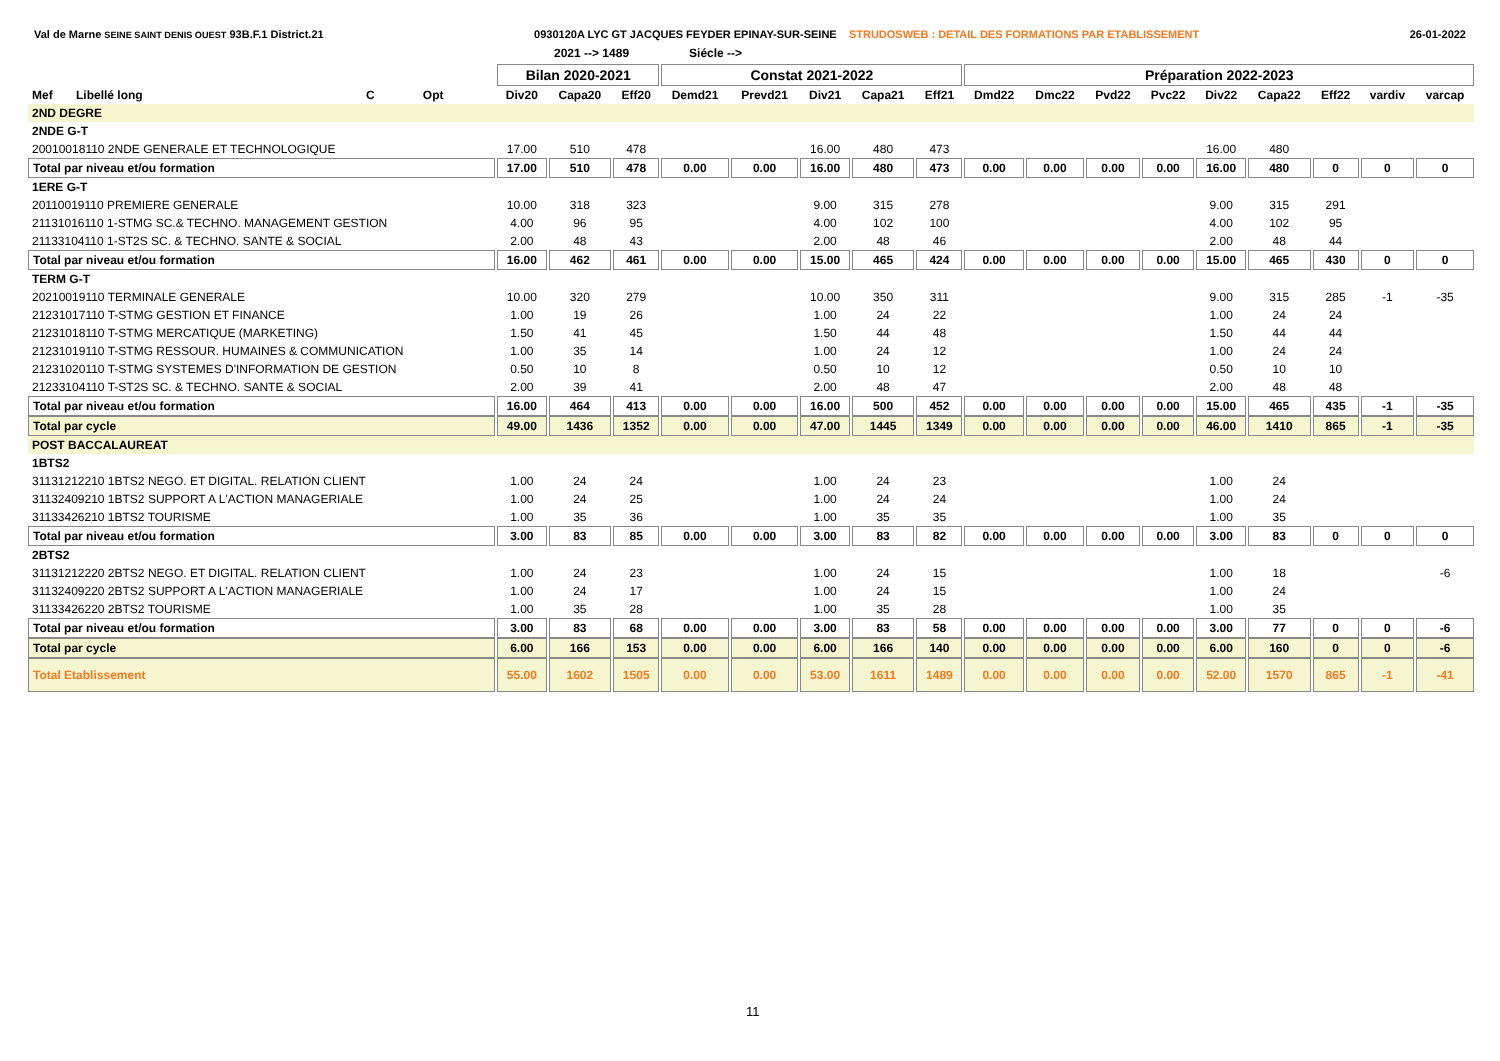Val de Marne SEINE SAINT DENIS OUEST 93B.F.1 District.21 0930120A LYC GT JACQUES FEYDER EPINAY-SUR-SEINE STRUDOSWEB : DETAIL DES FORMATIONS PAR ETABLISSEMENT 26-01-2022
2021 --> 1489 Siécle -->
| | | | | Bilan 2020-2021 | | | Constat 2021-2022 | | | | | Préparation 2022-2023 | | | | | | | | |
| --- | --- | --- | --- | --- | --- | --- | --- | --- | --- | --- | --- | --- | --- | --- | --- | --- | --- | --- | --- | --- |
| Mef Libellé long | C | Opt | | Div20 | Capa20 | Eff20 | Demd21 | Prevd21 | Div21 | Capa21 | Eff21 | Dmd22 | Dmc22 | Pvd22 | Pvc22 | Div22 | Capa22 | Eff22 | vardiv | varcap |
| 2ND DEGRE | | | | | | | | | | | | | | | | | | | | |
| 2NDE G-T | | | | | | | | | | | | | | | | | | | | |
| 20010018110 2NDE GENERALE ET TECHNOLOGIQUE | | | | 17.00 | 510 | 478 | | | 16.00 | 480 | 473 | | | | | 16.00 | 480 | | | |
| Total par niveau et/ou formation | | | | 17.00 | 510 | 478 | 0.00 | 0.00 | 16.00 | 480 | 473 | 0.00 | 0.00 | 0.00 | 0.00 | 16.00 | 480 | 0 | 0 | 0 |
| 1ERE G-T | | | | | | | | | | | | | | | | | | | | |
| 20110019110 PREMIERE GENERALE | | | | 10.00 | 318 | 323 | | | 9.00 | 315 | 278 | | | | | 9.00 | 315 | 291 | | |
| 21131016110 1-STMG SC.& TECHNO. MANAGEMENT GESTION | | | | 4.00 | 96 | 95 | | | 4.00 | 102 | 100 | | | | | 4.00 | 102 | 95 | | |
| 21133104110 1-ST2S SC. & TECHNO. SANTE & SOCIAL | | | | 2.00 | 48 | 43 | | | 2.00 | 48 | 46 | | | | | 2.00 | 48 | 44 | | |
| Total par niveau et/ou formation | | | | 16.00 | 462 | 461 | 0.00 | 0.00 | 15.00 | 465 | 424 | 0.00 | 0.00 | 0.00 | 0.00 | 15.00 | 465 | 430 | 0 | 0 |
| TERM G-T | | | | | | | | | | | | | | | | | | | | |
| 20210019110 TERMINALE GENERALE | | | | 10.00 | 320 | 279 | | | 10.00 | 350 | 311 | | | | | 9.00 | 315 | 285 | -1 | -35 |
| 21231017110 T-STMG GESTION ET FINANCE | | | | 1.00 | 19 | 26 | | | 1.00 | 24 | 22 | | | | | 1.00 | 24 | 24 | | |
| 21231018110 T-STMG MERCATIQUE (MARKETING) | | | | 1.50 | 41 | 45 | | | 1.50 | 44 | 48 | | | | | 1.50 | 44 | 44 | | |
| 21231019110 T-STMG RESSOUR. HUMAINES & COMMUNICATION | | | | 1.00 | 35 | 14 | | | 1.00 | 24 | 12 | | | | | 1.00 | 24 | 24 | | |
| 21231020110 T-STMG SYSTEMES D'INFORMATION DE GESTION | | | | 0.50 | 10 | 8 | | | 0.50 | 10 | 12 | | | | | 0.50 | 10 | 10 | | |
| 21233104110 T-ST2S SC. & TECHNO. SANTE & SOCIAL | | | | 2.00 | 39 | 41 | | | 2.00 | 48 | 47 | | | | | 2.00 | 48 | 48 | | |
| Total par niveau et/ou formation | | | | 16.00 | 464 | 413 | 0.00 | 0.00 | 16.00 | 500 | 452 | 0.00 | 0.00 | 0.00 | 0.00 | 15.00 | 465 | 435 | -1 | -35 |
| Total par cycle | | | | 49.00 | 1436 | 1352 | 0.00 | 0.00 | 47.00 | 1445 | 1349 | 0.00 | 0.00 | 0.00 | 0.00 | 46.00 | 1410 | 865 | -1 | -35 |
| POST BACCALAUREAT | | | | | | | | | | | | | | | | | | | | |
| 1BTS2 | | | | | | | | | | | | | | | | | | | | |
| 31131212210 1BTS2 NEGO. ET DIGITAL. RELATION CLIENT | | | | 1.00 | 24 | 24 | | | 1.00 | 24 | 23 | | | | | 1.00 | 24 | | | |
| 31132409210 1BTS2 SUPPORT A L'ACTION MANAGERIALE | | | | 1.00 | 24 | 25 | | | 1.00 | 24 | 24 | | | | | 1.00 | 24 | | | |
| 31133426210 1BTS2 TOURISME | | | | 1.00 | 35 | 36 | | | 1.00 | 35 | 35 | | | | | 1.00 | 35 | | | |
| Total par niveau et/ou formation | | | | 3.00 | 83 | 85 | 0.00 | 0.00 | 3.00 | 83 | 82 | 0.00 | 0.00 | 0.00 | 0.00 | 3.00 | 83 | 0 | 0 | 0 |
| 2BTS2 | | | | | | | | | | | | | | | | | | | | |
| 31131212220 2BTS2 NEGO. ET DIGITAL. RELATION CLIENT | | | | 1.00 | 24 | 23 | | | 1.00 | 24 | 15 | | | | | 1.00 | 18 | | | -6 |
| 31132409220 2BTS2 SUPPORT A L'ACTION MANAGERIALE | | | | 1.00 | 24 | 17 | | | 1.00 | 24 | 15 | | | | | 1.00 | 24 | | | |
| 31133426220 2BTS2 TOURISME | | | | 1.00 | 35 | 28 | | | 1.00 | 35 | 28 | | | | | 1.00 | 35 | | | |
| Total par niveau et/ou formation | | | | 3.00 | 83 | 68 | 0.00 | 0.00 | 3.00 | 83 | 58 | 0.00 | 0.00 | 0.00 | 0.00 | 3.00 | 77 | 0 | 0 | -6 |
| Total par cycle | | | | 6.00 | 166 | 153 | 0.00 | 0.00 | 6.00 | 166 | 140 | 0.00 | 0.00 | 0.00 | 0.00 | 6.00 | 160 | 0 | 0 | -6 |
| Total Etablissement | | | | 55.00 | 1602 | 1505 | 0.00 | 0.00 | 53.00 | 1611 | 1489 | 0.00 | 0.00 | 0.00 | 0.00 | 52.00 | 1570 | 865 | -1 | -41 |
11